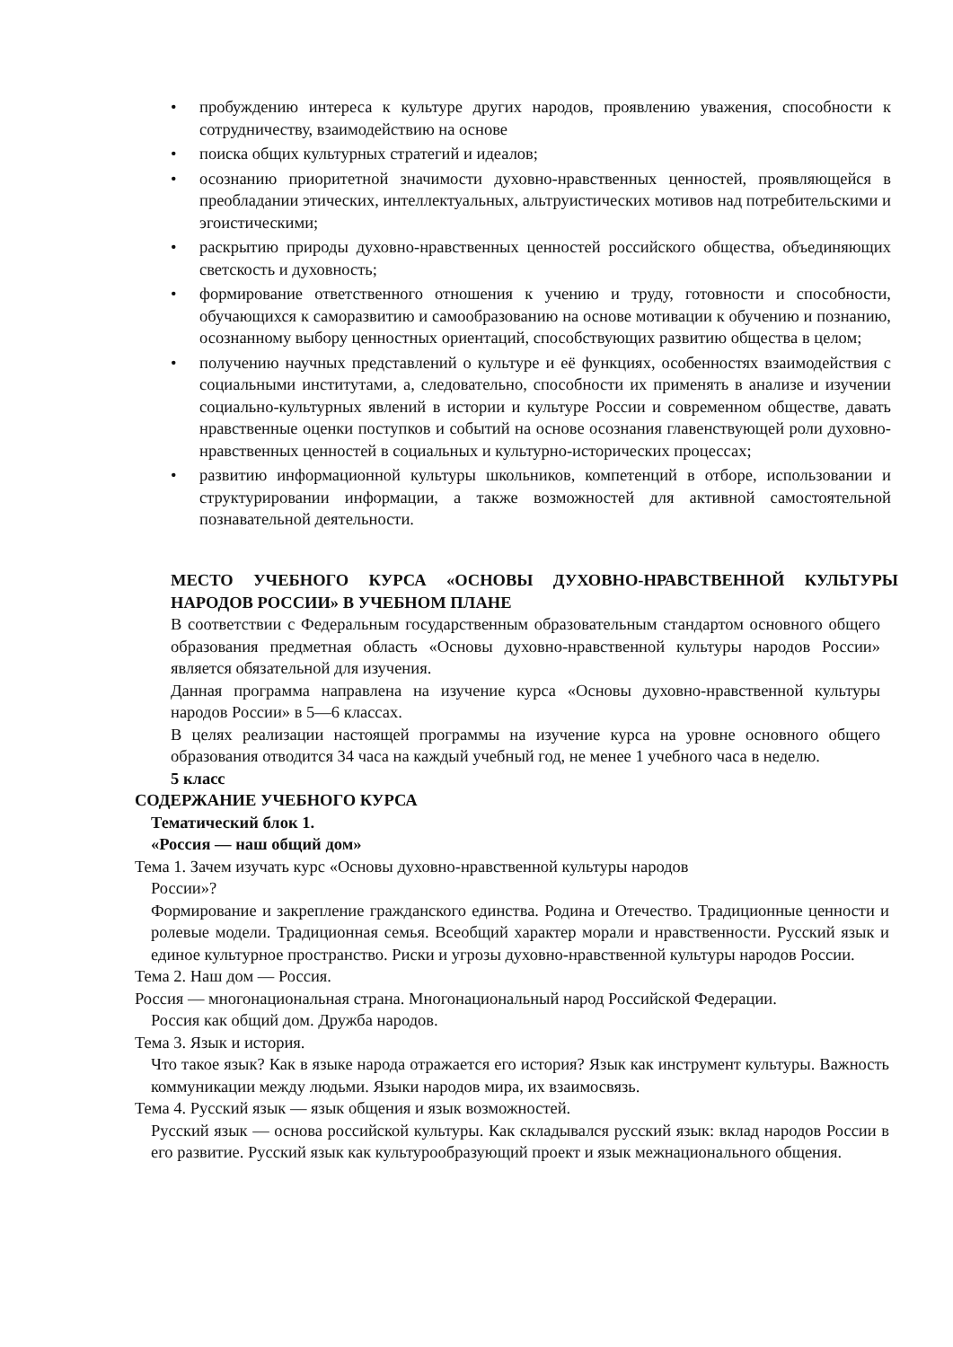пробуждению интереса к культуре других народов, проявлению уважения, способности к сотрудничеству, взаимодействию на основе
поиска общих культурных стратегий и идеалов;
осознанию приоритетной значимости духовно-нравственных ценностей, проявляющейся в преобладании этических, интеллектуальных, альтруистических мотивов над потребительскими и эгоистическими;
раскрытию природы духовно-нравственных ценностей российского общества, объединяющих светскость и духовность;
формирование ответственного отношения к учению и труду, готовности и способности, обучающихся к саморазвитию и самообразованию на основе мотивации к обучению и познанию, осознанному выбору ценностных ориентаций, способствующих развитию общества в целом;
получению научных представлений о культуре и её функциях, особенностях взаимодействия с социальными институтами, а, следовательно, способности их применять в анализе и изучении социально-культурных явлений в истории и культуре России и современном обществе, давать нравственные оценки поступков и событий на основе осознания главенствующей роли духовно-нравственных ценностей в социальных и культурно-исторических процессах;
развитию информационной культуры школьников, компетенций в отборе, использовании и структурировании информации, а также возможностей для активной самостоятельной познавательной деятельности.
МЕСТО УЧЕБНОГО КУРСА «ОСНОВЫ ДУХОВНО-НРАВСТВЕННОЙ КУЛЬТУРЫ НАРОДОВ РОССИИ» В УЧЕБНОМ ПЛАНЕ
В соответствии с Федеральным государственным образовательным стандартом основного общего образования предметная область «Основы духовно-нравственной культуры народов России» является обязательной для изучения.
Данная программа направлена на изучение курса «Основы духовно-нравственной культуры народов России» в 5—6 классах.
В целях реализации настоящей программы на изучение курса на уровне основного общего образования отводится 34 часа на каждый учебный год, не менее 1 учебного часа в неделю.
5 класс
СОДЕРЖАНИЕ УЧЕБНОГО КУРСА
Тематический блок 1.
«Россия — наш общий дом»
Тема 1. Зачем изучать курс «Основы духовно-нравственной культуры народов
России»?
Формирование и закрепление гражданского единства. Родина и Отечество. Традиционные ценности и ролевые модели. Традиционная семья. Всеобщий характер морали и нравственности. Русский язык и единое культурное пространство. Риски и угрозы духовно-нравственной культуры народов России.
Тема 2. Наш дом — Россия.
Россия — многонациональная страна. Многонациональный народ Российской Федерации.
Россия как общий дом. Дружба народов.
Тема 3. Язык и история.
Что такое язык? Как в языке народа отражается его история? Язык как инструмент культуры. Важность коммуникации между людьми. Языки народов мира, их взаимосвязь.
Тема 4. Русский язык — язык общения и язык возможностей.
Русский язык — основа российской культуры. Как складывался русский язык: вклад народов России в его развитие. Русский язык как культурообразующий проект и язык межнационального общения.